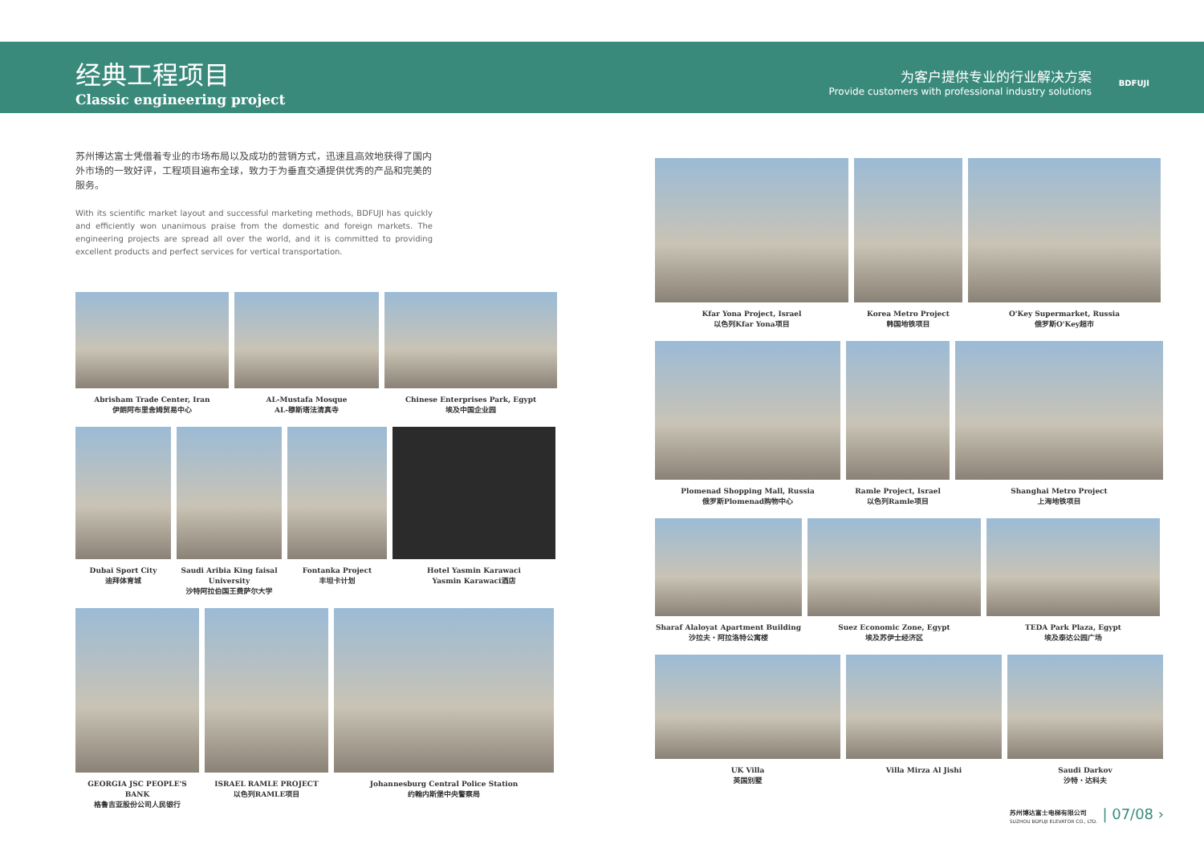经典工程项目
Classic engineering project
为客户提供专业的行业解决方案
Provide customers with professional industry solutions
BDFUJI
苏州博达富士凭借着专业的市场布局以及成功的营销方式，迅速且高效地获得了国内外市场的一致好评，工程项目遍布全球，致力于为垂直交通提供优秀的产品和完美的服务。
With its scientific market layout and successful marketing methods, BDFUJI has quickly and efficiently won unanimous praise from the domestic and foreign markets. The engineering projects are spread all over the world, and it is committed to providing excellent products and perfect services for vertical transportation.
Abrisham Trade Center, Iran
伊朗阿布里舍姆贸易中心
AL-Mustafa Mosque
AL-穆斯塔法清真寺
Chinese Enterprises Park, Egypt
埃及中国企业园
Dubai Sport City
迪拜体育城
Saudi Aribia King faisal University
沙特阿拉伯国王费萨尔大学
Fontanka Project
丰坦卡计划
Hotel Yasmin Karawaci
Yasmin Karawaci酒店
GEORGIA JSC PEOPLE'S BANK
格鲁吉亚股份公司人民银行
ISRAEL RAMLE PROJECT
以色列RAMLE项目
Johannesburg Central Police Station
约翰内斯堡中央警察局
Kfar Yona Project, Israel
以色列Kfar Yona项目
Korea Metro Project
韩国地铁项目
O'Key Supermarket, Russia
俄罗斯O'Key超市
Plomenad Shopping Mall, Russia
俄罗斯Plomenad购物中心
Ramle Project, Israel
以色列Ramle项目
Shanghai Metro Project
上海地铁项目
Sharaf Alaloyat Apartment Building
沙拉夫・阿拉洛特公寓楼
Suez Economic Zone, Egypt
埃及苏伊士经济区
TEDA Park Plaza, Egypt
埃及泰达公园广场
UK Villa
英国别墅
Villa Mirza Al Jishi Saudi Darkov
沙特・达科夫
苏州博达富士电梯有限公司
SUZHOU BDFUJI ELEVATOR CO., LTD.
| 07/08 ›